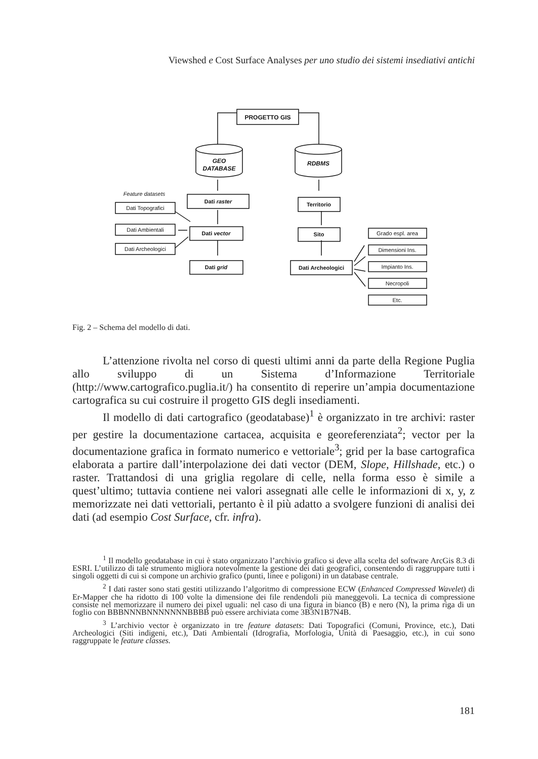Viewshed e Cost Surface Analyses per uno studio dei sistemi insediativi antichi
PROGETTO GIS
GEO
DATABASE
RDBMS
Feature datasets
Dati raster
Dati vector
Dati grid
Dati Topografici
Dati Ambientali
Dati Archeologici
Territorio
Sito
Dati Archeologici
Grado espl. area
Dimensioni Ins.
Impianto Ins.
Necropoli
Etc.
Fig. 2 – Schema del modello di dati.
L’attenzione rivolta nel corso di questi ultimi anni da parte della Regione Puglia allo sviluppo di un Sistema d’Informazione Territoriale (http://www.cartografico.puglia.it/) ha consentito di reperire un’ampia documentazione cartografica su cui costruire il progetto GIS degli insediamenti.
Il modello di dati cartografico (geodatabase)<sup>1</sup> è organizzato in tre archivi: raster per gestire la documentazione cartacea, acquisita e georeferenziata<sup>2</sup>; vector per la documentazione grafica in formato numerico e vettoriale<sup>3</sup>; grid per la base cartografica elaborata a partire dall’interpolazione dei dati vector (DEM, Slope, Hillshade, etc.) o raster. Trattandosi di una griglia regolare di celle, nella forma esso è simile a quest’ultimo; tuttavia contiene nei valori assegnati alle celle le informazioni di x, y, z memorizzate nei dati vettoriali, pertanto è il più adatto a svolgere funzioni di analisi dei dati (ad esempio Cost Surface, cfr. infra).
<sup>1</sup> Il modello geodatabase in cui è stato organizzato l’archivio grafico si deve alla scelta del software ArcGis 8.3 di ESRI. L’utilizzo di tale strumento migliora notevolmente la gestione dei dati geografici, consentendo di raggruppare tutti i singoli oggetti di cui si compone un archivio grafico (punti, linee e poligoni) in un database centrale.
<sup>2</sup> I dati raster sono stati gestiti utilizzando l’algoritmo di compressione ECW (Enhanced Compressed Wavelet) di Er-Mapper che ha ridotto di 100 volte la dimensione dei file rendendoli più maneggevoli. La tecnica di compressione consiste nel memorizzare il numero dei pixel uguali: nel caso di una figura in bianco (B) e nero (N), la prima riga di un foglio con BBBNNNBNNNNNNNBBBB può essere archiviata come 3B3N1B7N4B.
<sup>3</sup> L’archivio vector è organizzato in tre feature datasets: Dati Topografici (Comuni, Province, etc.), Dati Archeologici (Siti indigeni, etc.), Dati Ambientali (Idrografia, Morfologia, Unità di Paesaggio, etc.), in cui sono raggruppate le feature classes.
181